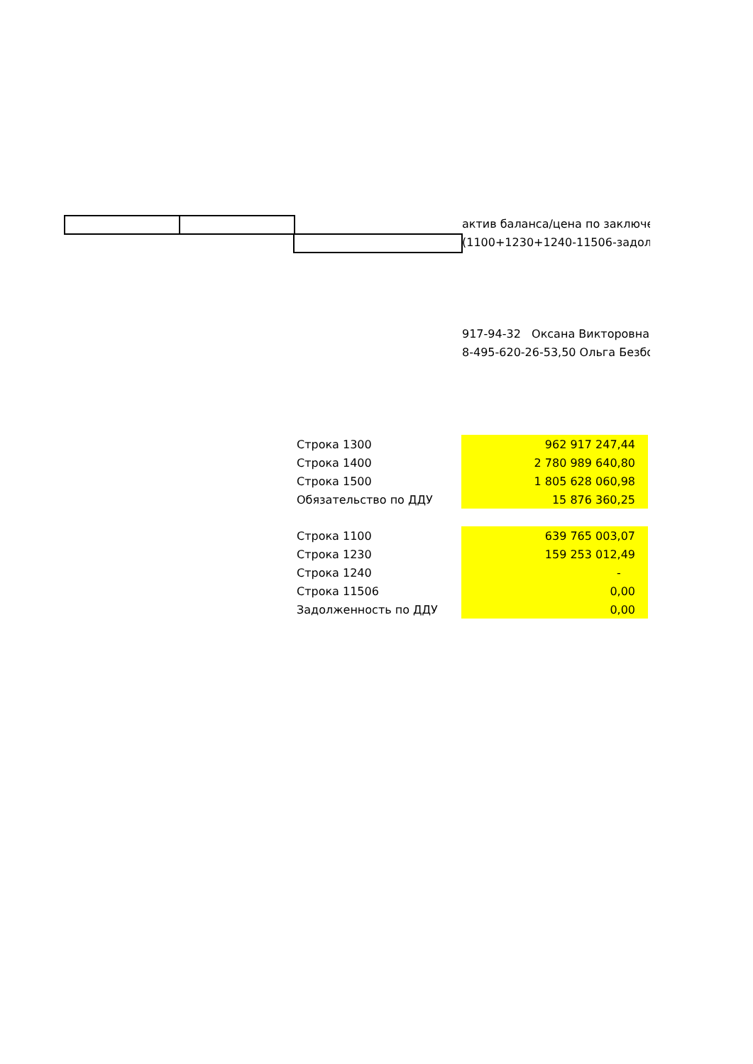актив баланса/цена по заключе
(1100+1230+1240-11506-задолж
917-94-32 Оксана Викторовна
8-495-620-26-53,50 Ольга Безбо
| Строка 1300 | 962 917 247,44 |
| Строка 1400 | 2 780 989 640,80 |
| Строка 1500 | 1 805 628 060,98 |
| Обязательство по ДДУ | 15 876 360,25 |
| Строка 1100 | 639 765 003,07 |
| Строка 1230 | 159 253 012,49 |
| Строка 1240 | - |
| Строка 11506 | 0,00 |
| Задолженность по ДДУ | 0,00 |